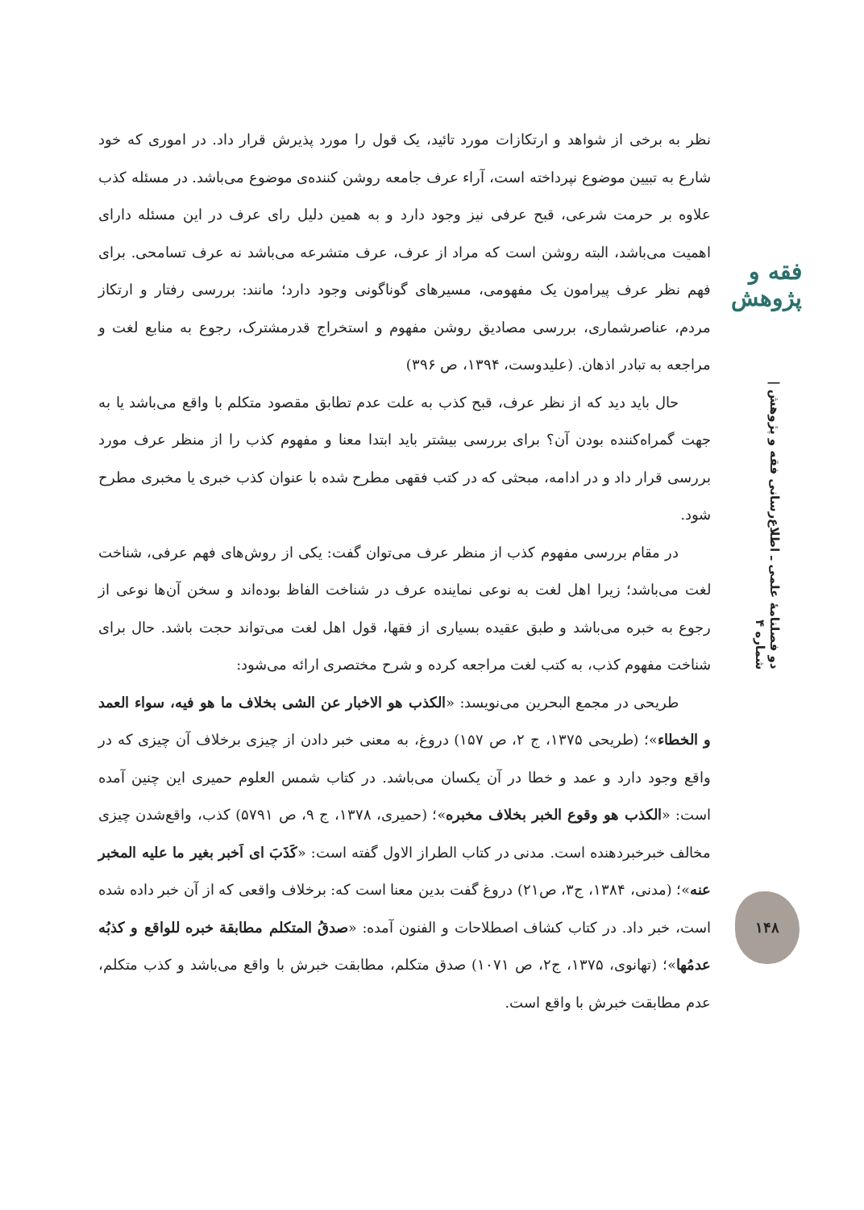فقه و پژوهش
دو فصلنامهٔ علمی ـ اطلاع‌رسانی فقه و پژوهش | شماره ۴
۱۴۸
نظر به برخی از شواهد و ارتکازات مورد تائید، یک قول را مورد پذیرش قرار داد. در اموری که خود شارع به تبیین موضوع نپرداخته است، آراء عرف جامعه روشن کننده‌ی موضوع می‌باشد. در مسئله کذب علاوه بر حرمت شرعی، قبح عرفی نیز وجود دارد و به همین دلیل رای عرف در این مسئله دارای اهمیت می‌باشد، البته روشن است که مراد از عرف، عرف متشرعه می‌باشد نه عرف تسامحی. برای فهم نظر عرف پیرامون یک مفهومی، مسیرهای گوناگونی وجود دارد؛ مانند: بررسی رفتار و ارتکاز مردم، عناصرشماری، بررسی مصادیق روشن مفهوم و استخراج قدرمشترک، رجوع به منابع لغت و مراجعه به تبادر اذهان. (علیدوست، ۱۳۹۴، ص ۳۹۶)
حال باید دید که از نظر عرف، قبح کذب به علت عدم تطابق مقصود متکلم با واقع می‌باشد یا به جهت گمراه‌کننده بودن آن؟ برای بررسی بیشتر باید ابتدا معنا و مفهوم کذب را از منظر عرف مورد بررسی قرار داد و در ادامه، مبحثی که در کتب فقهی مطرح شده با عنوان کذب خبری یا مخبری مطرح شود.
در مقام بررسی مفهوم کذب از منظر عرف می‌توان گفت: یکی از روش‌های فهم عرفی، شناخت لغت می‌باشد؛ زیرا اهل لغت به نوعی نماینده عرف در شناخت الفاظ بوده‌اند و سخن آن‌ها نوعی از رجوع به خبره می‌باشد و طبق عقیده بسیاری از فقها، قول اهل لغت می‌تواند حجت باشد. حال برای شناخت مفهوم کذب، به کتب لغت مراجعه کرده و شرح مختصری ارائه می‌شود:
طریحی در مجمع البحرین می‌نویسد: «الکذب هو الاخبار عن الشی بخلاف ما هو فیه، سواء العمد و الخطاء»؛ (طریحی ۱۳۷۵، ج ۲، ص ۱۵۷) دروغ، به معنی خبر دادن از چیزی برخلاف آن چیزی که در واقع وجود دارد و عمد و خطا در آن یکسان می‌باشد. در کتاب شمس العلوم حمیری این چنین آمده است: «الکذب هو وقوع الخبر بخلاف مخبره»؛ (حمیری، ۱۳۷۸، ج ۹، ص ۵۷۹۱) کذب، واقع‌شدن چیزی مخالف خبرخبردهنده است. مدنی در کتاب الطراز الاول گفته است: «کَذَبَ ای اَخبر بغیر ما علیه المخبر عنه»؛ (مدنی، ۱۳۸۴، ج۳، ص۲۱) دروغ گفت بدین معنا است که: برخلاف واقعی که از آن خبر داده شده است، خبر داد. در کتاب کشاف اصطلاحات و الفنون آمده: «صدقُ المتکلم مطابقة خبره للواقع و کذبُه عدمُها»؛ (تهانوی، ۱۳۷۵، ج۲، ص ۱۰۷۱) صدق متکلم، مطابقت خبرش با واقع می‌باشد و کذب متکلم، عدم مطابقت خبرش با واقع است.